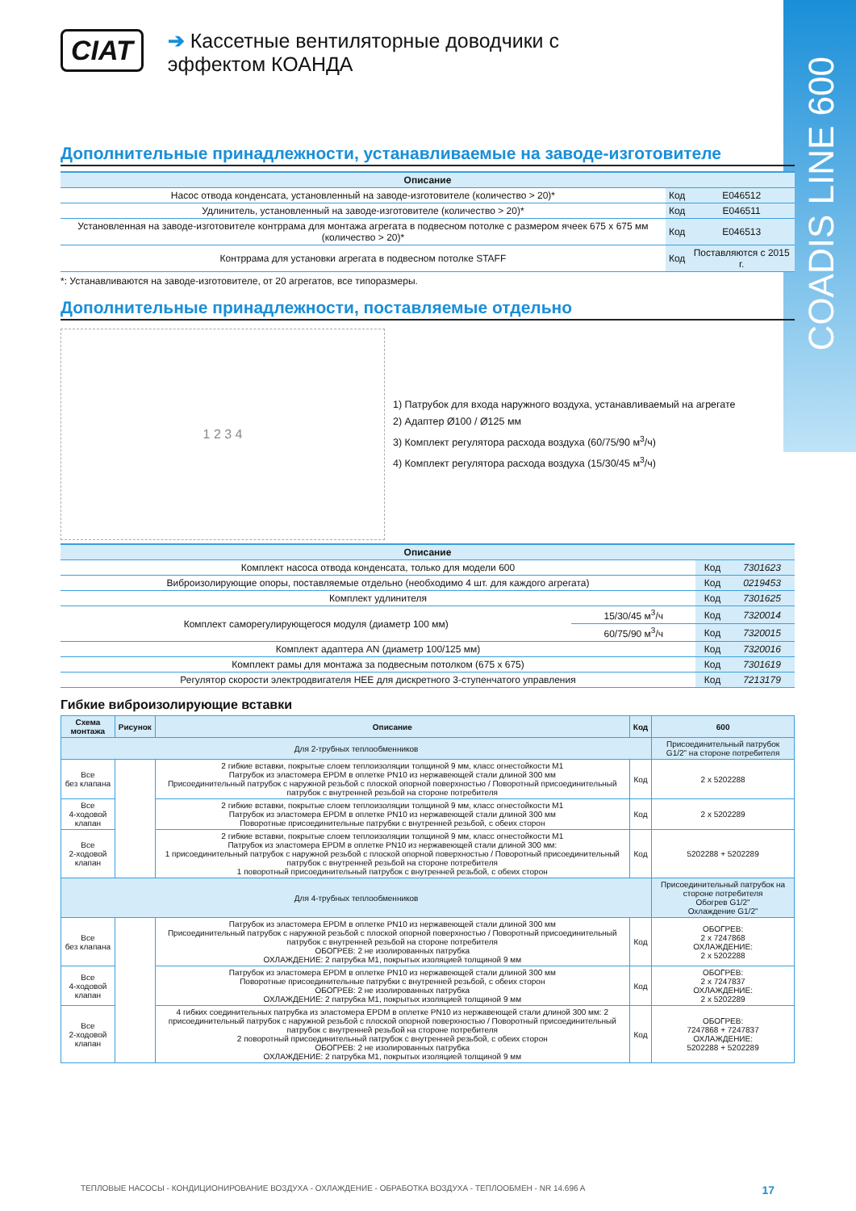COADIS LINE 600
CIAT ➔ Кассетные вентиляторные доводчики с эффектом КОАНДА
Дополнительные принадлежности, устанавливаемые на заводе-изготовителе
| Описание | | |
| --- | --- | --- |
| Насос отвода конденсата, установленный на заводе-изготовителе (количество > 20)* | Код | E046512 |
| Удлинитель, установленный на заводе-изготовителе (количество > 20)* | Код | E046511 |
| Установленная на заводе-изготовителе контррама для монтажа агрегата в подвесном потолке с размером ячеек 675 x 675 мм (количество > 20)* | Код | E046513 |
| Контррама для установки агрегата в подвесном потолке STAFF | Код | Поставляются с 2015 г. |
*: Устанавливаются на заводе-изготовителе, от 20 агрегатов, все типоразмеры.
Дополнительные принадлежности, поставляемые отдельно
1 2 3 4
1) Патрубок для входа наружного воздуха, устанавливаемый на агрегате
2) Адаптер Ø100 / Ø125 мм
3) Комплект регулятора расхода воздуха (60/75/90 м<sup>3</sup>/ч)
4) Комплект регулятора расхода воздуха (15/30/45 м<sup>3</sup>/ч)
| Описание | | | |
| --- | --- | --- | --- |
| Комплект насоса отвода конденсата, только для модели 600 | | Код | 7301623 |
| Виброизолирующие опоры, поставляемые отдельно (необходимо 4 шт. для каждого агрегата) | | Код | 0219453 |
| Комплект удлинителя | | Код | 7301625 |
| Комплект саморегулирующегося модуля (диаметр 100 мм) | 15/30/45 м<sup>3</sup>/ч | Код | 7320014 |
| | 60/75/90 м<sup>3</sup>/ч | Код | 7320015 |
| Комплект адаптера AN (диаметр 100/125 мм) | | Код | 7320016 |
| Комплект рамы для монтажа за подвесным потолком (675 x 675) | | Код | 7301619 |
| Регулятор скорости электродвигателя HEE для дискретного 3-ступенчатого управления | | Код | 7213179 |
Гибкие виброизолирующие вставки
| Схема монтажа | Рисунок | Описание | Код | 600 |
| --- | --- | --- | --- | --- |
| Для 2-трубных теплообменников | | | | Присоединительный патрубок G1/2" на стороне потребителя |
| Все без клапана | | 2 гибкие вставки, покрытые слоем теплоизоляции толщиной 9 мм, класс огнестойкости M1 Патрубок из эластомера EPDM в оплетке PN10 из нержавеющей стали длиной 300 мм Присоединительный патрубок с наружной резьбой с плоской опорной поверхностью / Поворотный присоединительный патрубок с внутренней резьбой на стороне потребителя | Код | 2 x 5202288 |
| Все 4-ходовой клапан | | 2 гибкие вставки, покрытые слоем теплоизоляции толщиной 9 мм, класс огнестойкости M1 Патрубок из эластомера EPDM в оплетке PN10 из нержавеющей стали длиной 300 мм Поворотные присоединительные патрубки с внутренней резьбой, с обеих сторон | Код | 2 x 5202289 |
| Все 2-ходовой клапан | | 2 гибкие вставки, покрытые слоем теплоизоляции толщиной 9 мм, класс огнестойкости M1 Патрубок из эластомера EPDM в оплетке PN10 из нержавеющей стали длиной 300 мм: 1 присоединительный патрубок с наружной резьбой с плоской опорной поверхностью / Поворотный присоединительный патрубок с внутренней резьбой на стороне потребителя 1 поворотный присоединительный патрубок с внутренней резьбой, с обеих сторон | Код | 5202288 + 5202289 |
| Для 4-трубных теплообменников | | | | Присоединительный патрубок на стороне потребителя Обогрев G1/2" Охлаждение G1/2" |
| Все без клапана | | Патрубок из эластомера EPDM в оплетке PN10 из нержавеющей стали длиной 300 мм Присоединительный патрубок с наружной резьбой с плоской опорной поверхностью / Поворотный присоединительный патрубок с внутренней резьбой на стороне потребителя ОБОГРЕВ: 2 не изолированных патрубка ОХЛАЖДЕНИЕ: 2 патрубка M1, покрытых изоляцией толщиной 9 мм | Код | ОБОГРЕВ: 2 x 7247868 ОХЛАЖДЕНИЕ: 2 x 5202288 |
| Все 4-ходовой клапан | | Патрубок из эластомера EPDM в оплетке PN10 из нержавеющей стали длиной 300 мм Поворотные присоединительные патрубки с внутренней резьбой, с обеих сторон ОБОГРЕВ: 2 не изолированных патрубка ОХЛАЖДЕНИЕ: 2 патрубка M1, покрытых изоляцией толщиной 9 мм | Код | ОБОГРЕВ: 2 x 7247837 ОХЛАЖДЕНИЕ: 2 x 5202289 |
| Все 2-ходовой клапан | | 4 гибких соединительных патрубка из эластомера EPDM в оплетке PN10 из нержавеющей стали длиной 300 мм: 2 присоединительный патрубок с наружной резьбой с плоской опорной поверхностью / Поворотный присоединительный патрубок с внутренней резьбой на стороне потребителя 2 поворотный присоединительный патрубок с внутренней резьбой, с обеих сторон ОБОГРЕВ: 2 не изолированных патрубка ОХЛАЖДЕНИЕ: 2 патрубка M1, покрытых изоляцией толщиной 9 мм | Код | ОБОГРЕВ: 7247868 + 7247837 ОХЛАЖДЕНИЕ: 5202288 + 5202289 |
ТЕПЛОВЫЕ НАСОСЫ - КОНДИЦИОНИРОВАНИЕ ВОЗДУХА - ОХЛАЖДЕНИЕ - ОБРАБОТКА ВОЗДУХА - ТЕПЛООБМЕН - NR 14.696 A 17